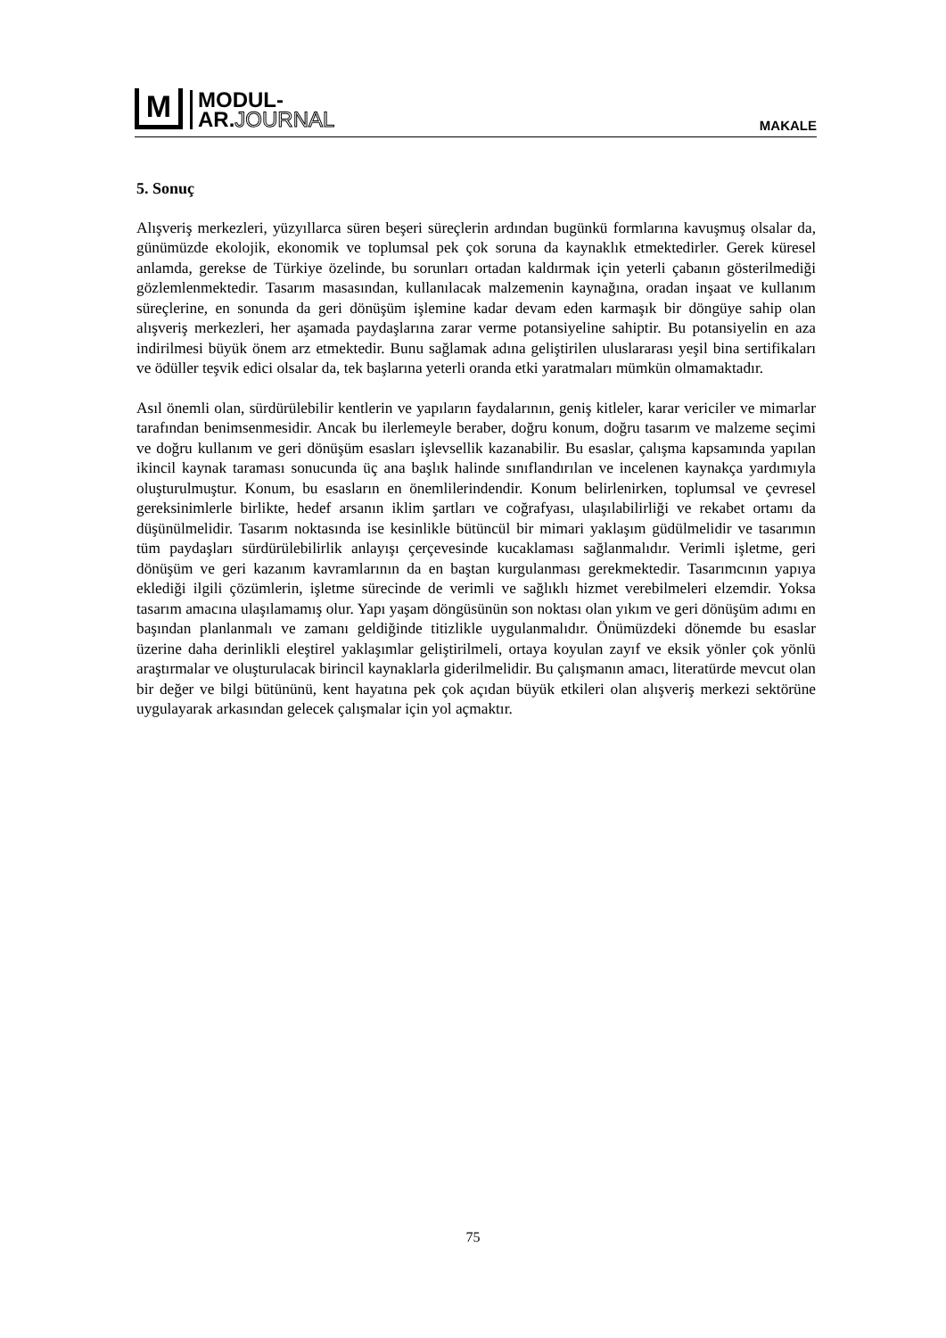M
MODUL-
AR.JOURNAL
MAKALE
5. Sonuç
Alışveriş merkezleri, yüzyıllarca süren beşeri süreçlerin ardından bugünkü formlarına kavuşmuş olsalar da, günümüzde ekolojik, ekonomik ve toplumsal pek çok soruna da kaynaklık etmektedirler. Gerek küresel anlamda, gerekse de Türkiye özelinde, bu sorunları ortadan kaldırmak için yeterli çabanın gösterilmediği gözlemlenmektedir. Tasarım masasından, kullanılacak malzemenin kaynağına, oradan inşaat ve kullanım süreçlerine, en sonunda da geri dönüşüm işlemine kadar devam eden karmaşık bir döngüye sahip olan alışveriş merkezleri, her aşamada paydaşlarına zarar verme potansiyeline sahiptir. Bu potansiyelin en aza indirilmesi büyük önem arz etmektedir. Bunu sağlamak adına geliştirilen uluslararası yeşil bina sertifikaları ve ödüller teşvik edici olsalar da, tek başlarına yeterli oranda etki yaratmaları mümkün olmamaktadır.
Asıl önemli olan, sürdürülebilir kentlerin ve yapıların faydalarının, geniş kitleler, karar vericiler ve mimarlar tarafından benimsenmesidir. Ancak bu ilerlemeyle beraber, doğru konum, doğru tasarım ve malzeme seçimi ve doğru kullanım ve geri dönüşüm esasları işlevsellik kazanabilir. Bu esaslar, çalışma kapsamında yapılan ikincil kaynak taraması sonucunda üç ana başlık halinde sınıflandırılan ve incelenen kaynakça yardımıyla oluşturulmuştur. Konum, bu esasların en önemlilerindendir. Konum belirlenirken, toplumsal ve çevresel gereksinimlerle birlikte, hedef arsanın iklim şartları ve coğrafyası, ulaşılabilirliği ve rekabet ortamı da düşünülmelidir. Tasarım noktasında ise kesinlikle bütüncül bir mimari yaklaşım güdülmelidir ve tasarımın tüm paydaşları sürdürülebilirlik anlayışı çerçevesinde kucaklaması sağlanmalıdır. Verimli işletme, geri dönüşüm ve geri kazanım kavramlarının da en baştan kurgulanması gerekmektedir. Tasarımcının yapıya eklediği ilgili çözümlerin, işletme sürecinde de verimli ve sağlıklı hizmet verebilmeleri elzemdir. Yoksa tasarım amacına ulaşılamamış olur. Yapı yaşam döngüsünün son noktası olan yıkım ve geri dönüşüm adımı en başından planlanmalı ve zamanı geldiğinde titizlikle uygulanmalıdır. Önümüzdeki dönemde bu esaslar üzerine daha derinlikli eleştirel yaklaşımlar geliştirilmeli, ortaya koyulan zayıf ve eksik yönler çok yönlü araştırmalar ve oluşturulacak birincil kaynaklarla giderilmelidir. Bu çalışmanın amacı, literatürde mevcut olan bir değer ve bilgi bütününü, kent hayatına pek çok açıdan büyük etkileri olan alışveriş merkezi sektörüne uygulayarak arkasından gelecek çalışmalar için yol açmaktır.
75